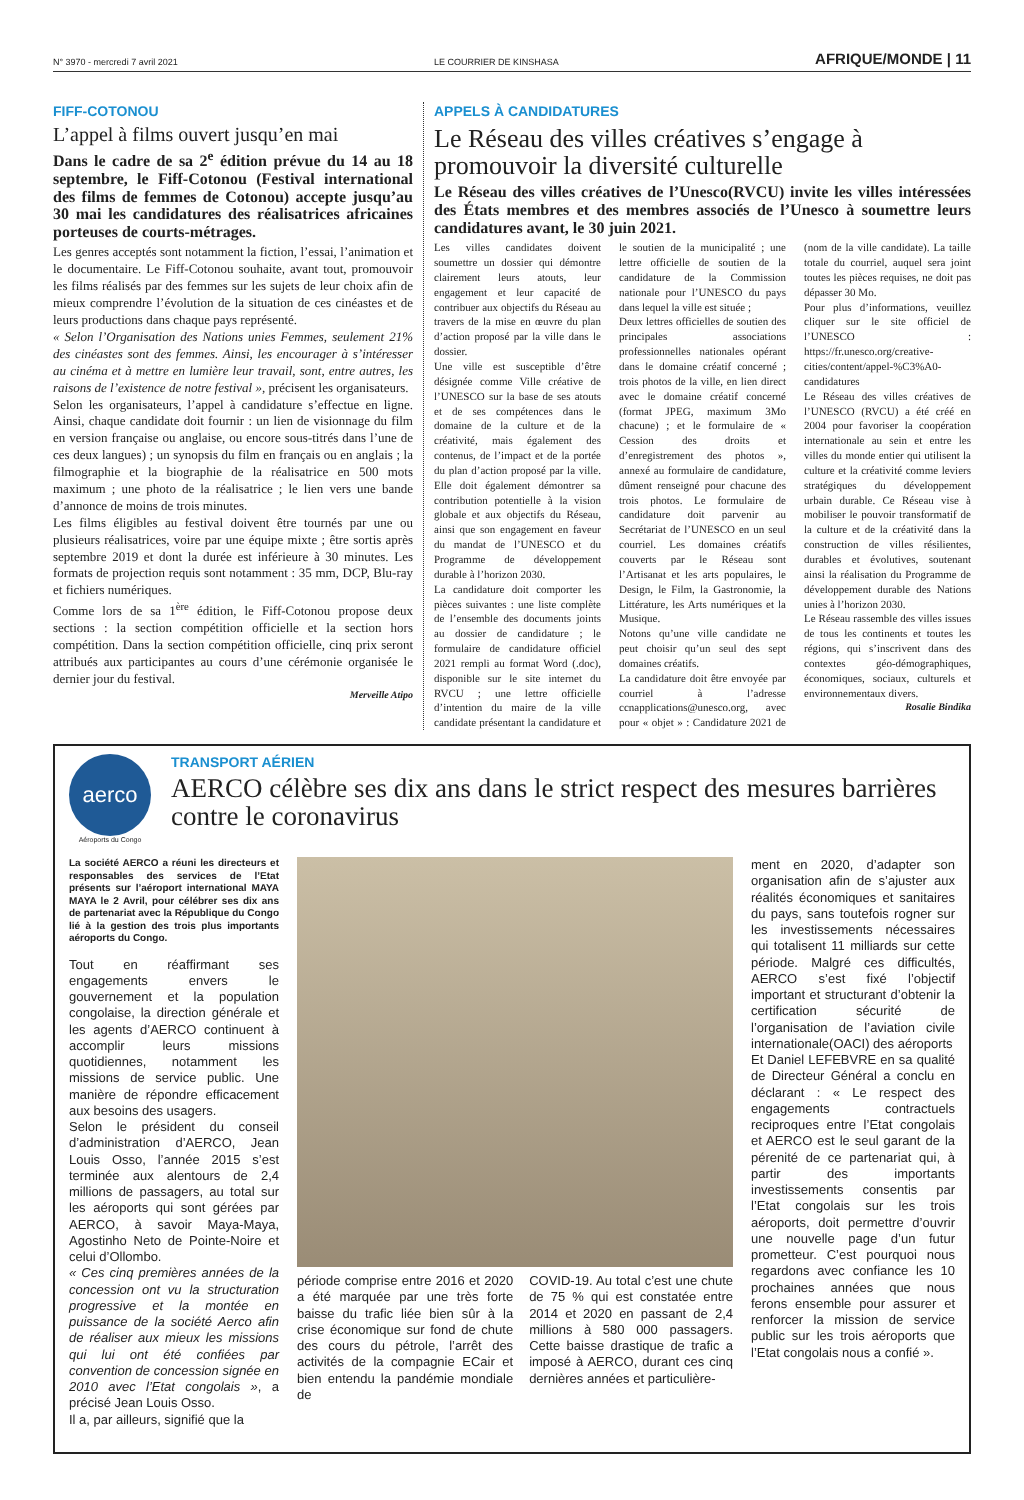N° 3970 - mercredi 7 avril 2021 LE COURRIER DE KINSHASA AFRIQUE/MONDE | 11
FIFF-COTONOU
L’appel à films ouvert jusqu’en mai
Dans le cadre de sa 2<sup>e</sup> édition prévue du 14 au 18 septembre, le Fiff-Cotonou (Festival international des films de femmes de Cotonou) accepte jusqu’au 30 mai les candidatures des réalisatrices africaines porteuses de courts-métrages.
Les genres acceptés sont notamment la fiction, l’essai, l’animation et le documentaire. Le Fiff-Cotonou souhaite, avant tout, promouvoir les films réalisés par des femmes sur les sujets de leur choix afin de mieux comprendre l’évolution de la situation de ces cinéastes et de leurs productions dans chaque pays représenté.
« Selon l’Organisation des Nations unies Femmes, seulement 21% des cinéastes sont des femmes. Ainsi, les encourager à s’intéresser au cinéma et à mettre en lumière leur travail, sont, entre autres, les raisons de l’existence de notre festival », précisent les organisateurs.
Selon les organisateurs, l’appel à candidature s’effectue en ligne. Ainsi, chaque candidate doit fournir : un lien de visionnage du film en version française ou anglaise, ou encore sous-titrés dans l’une de ces deux langues) ; un synopsis du film en français ou en anglais ; la filmographie et la biographie de la réalisatrice en 500 mots maximum ; une photo de la réalisatrice ; le lien vers une bande d’annonce de moins de trois minutes.
Les films éligibles au festival doivent être tournés par une ou plusieurs réalisatrices, voire par une équipe mixte ; être sortis après septembre 2019 et dont la durée est inférieure à 30 minutes. Les formats de projection requis sont notamment : 35 mm, DCP, Blu-ray et fichiers numériques.
Comme lors de sa 1<sup>ère</sup> édition, le Fiff-Cotonou propose deux sections : la section compétition officielle et la section hors compétition. Dans la section compétition officielle, cinq prix seront attribués aux participantes au cours d’une cérémonie organisée le dernier jour du festival.
Merveille Atipo
APPELS À CANDIDATURES
Le Réseau des villes créatives s’engage à promouvoir la diversité culturelle
Le Réseau des villes créatives de l’Unesco(RVCU) invite les villes intéressées des États membres et des membres associés de l’Unesco à soumettre leurs candidatures avant, le 30 juin 2021.
Les villes candidates doivent soumettre un dossier qui démontre clairement leurs atouts, leur engagement et leur capacité de contribuer aux objectifs du Réseau au travers de la mise en œuvre du plan d’action proposé par la ville dans le dossier.
Une ville est susceptible d’être désignée comme Ville créative de l’UNESCO sur la base de ses atouts et de ses compétences dans le domaine de la culture et de la créativité, mais également des contenus, de l’impact et de la portée du plan d’action proposé par la ville. Elle doit également démontrer sa contribution potentielle à la vision globale et aux objectifs du Réseau, ainsi que son engagement en faveur du mandat de l’UNESCO et du Programme de développement durable à l’horizon 2030.
La candidature doit comporter les pièces suivantes : une liste complète de l’ensemble des documents joints au dossier de candidature ; le formulaire de candidature officiel 2021 rempli au format Word (.doc), disponible sur le site internet du RVCU ; une lettre officielle d’intention du maire de la ville candidate présentant la candidature et le soutien de la municipalité ; une lettre officielle de soutien de la candidature de la Commission nationale pour l’UNESCO du pays dans lequel la ville est située ;
Deux lettres officielles de soutien des principales associations professionnelles nationales opérant dans le domaine créatif concerné ; trois photos de la ville, en lien direct avec le domaine créatif concerné (format JPEG, maximum 3Mo chacune) ; et le formulaire de « Cession des droits et d’enregistrement des photos », annexé au formulaire de candidature, dûment renseigné pour chacune des trois photos. Le formulaire de candidature doit parvenir au Secrétariat de l’UNESCO en un seul courriel. Les domaines créatifs couverts par le Réseau sont l’Artisanat et les arts populaires, le Design, le Film, la Gastronomie, la Littérature, les Arts numériques et la Musique.
Notons qu’une ville candidate ne peut choisir qu’un seul des sept domaines créatifs.
La candidature doit être envoyée par courriel à l’adresse ccnapplications@unesco.org, avec pour « objet » : Candidature 2021 de (nom de la ville candidate). La taille totale du courriel, auquel sera joint toutes les pièces requises, ne doit pas dépasser 30 Mo.
Pour plus d’informations, veuillez cliquer sur le site officiel de l’UNESCO : https://fr.unesco.org/creative-cities/content/appel-%C3%A0-candidatures
Le Réseau des villes créatives de l’UNESCO (RVCU) a été créé en 2004 pour favoriser la coopération internationale au sein et entre les villes du monde entier qui utilisent la culture et la créativité comme leviers stratégiques du développement urbain durable. Ce Réseau vise à mobiliser le pouvoir transformatif de la culture et de la créativité dans la construction de villes résilientes, durables et évolutives, soutenant ainsi la réalisation du Programme de développement durable des Nations unies à l’horizon 2030.
Le Réseau rassemble des villes issues de tous les continents et toutes les régions, qui s’inscrivent dans des contextes géo-démographiques, économiques, sociaux, culturels et environnementaux divers.
Rosalie Bindika
aerco
Aéroports du Congo
TRANSPORT AÉRIEN
AERCO célèbre ses dix ans dans le strict respect des mesures barrières contre le coronavirus
La société AERCO a réuni les directeurs et responsables des services de l’Etat présents sur l’aéroport international MAYA MAYA le 2 Avril, pour célébrer ses dix ans de partenariat avec la République du Congo lié à la gestion des trois plus importants aéroports du Congo.
Tout en réaffirmant ses engagements envers le gouvernement et la population congolaise, la direction générale et les agents d’AERCO continuent à accomplir leurs missions quotidiennes, notamment les missions de service public. Une manière de répondre efficacement aux besoins des usagers.
Selon le président du conseil d’administration d’AERCO, Jean Louis Osso, l’année 2015 s’est terminée aux alentours de 2,4 millions de passagers, au total sur les aéroports qui sont gérées par AERCO, à savoir Maya-Maya, Agostinho Neto de Pointe-Noire et celui d’Ollombo.
« Ces cinq premières années de la concession ont vu la structuration progressive et la montée en puissance de la société Aerco afin de réaliser aux mieux les missions qui lui ont été confiées par convention de concession signée en 2010 avec l’Etat congolais », a précisé Jean Louis Osso.
Il a, par ailleurs, signifié que la
période comprise entre 2016 et 2020 a été marquée par une très forte baisse du trafic liée bien sûr à la crise économique sur fond de chute des cours du pétrole, l’arrêt des activités de la compagnie ECair et bien entendu la pandémie mondiale de
COVID-19. Au total c’est une chute de 75 % qui est constatée entre 2014 et 2020 en passant de 2,4 millions à 580 000 passagers. Cette baisse drastique de trafic a imposé à AERCO, durant ces cinq dernières années et particulière-
ment en 2020, d’adapter son organisation afin de s’ajuster aux réalités économiques et sanitaires du pays, sans toutefois rogner sur les investissements nécessaires qui totalisent 11 milliards sur cette période. Malgré ces difficultés, AERCO s’est fixé l’objectif important et structurant d’obtenir la certification sécurité de l’organisation de l’aviation civile internationale(OACI) des aéroports
Et Daniel LEFEBVRE en sa qualité de Directeur Général a conclu en déclarant : « Le respect des engagements contractuels reciproques entre l’Etat congolais et AERCO est le seul garant de la pérenité de ce partenariat qui, à partir des importants investissements consentis par l’Etat congolais sur les trois aéroports, doit permettre d’ouvrir une nouvelle page d’un futur prometteur. C’est pourquoi nous regardons avec confiance les 10 prochaines années que nous ferons ensemble pour assurer et renforcer la mission de service public sur les trois aéroports que l’Etat congolais nous a confié ».